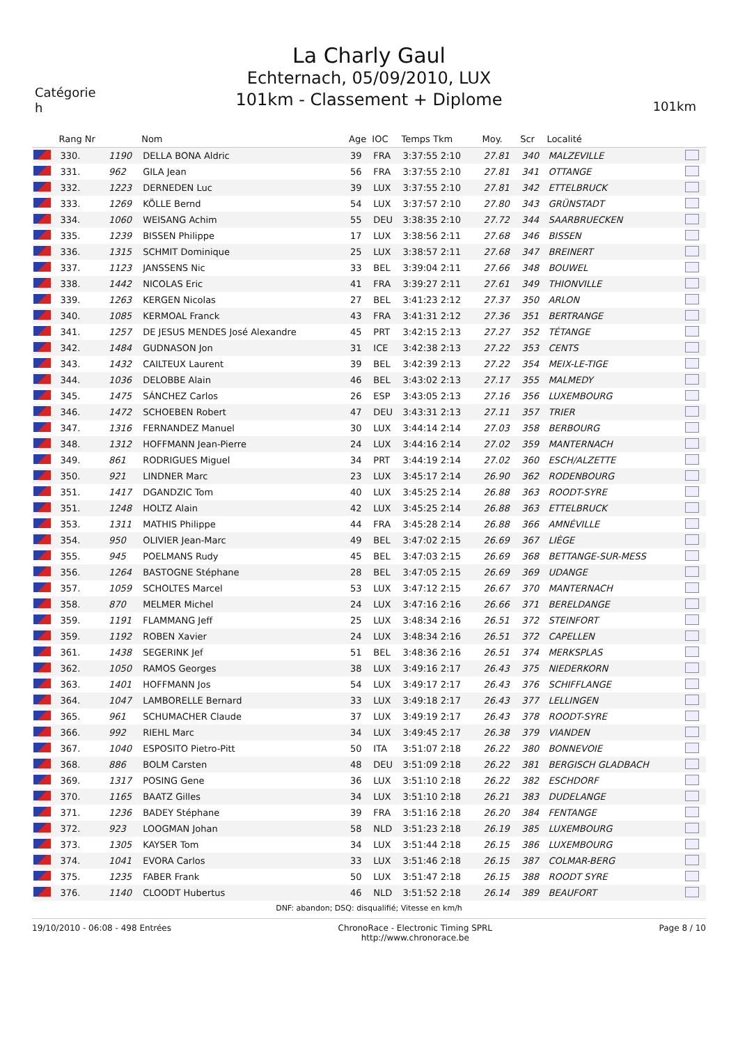La Charly Gaul
Echternach, 05/09/2010, LUX
101km - Classement + Diplome
Catégorie
h
101km
| | Rang Nr | | Nom | Age | IOC | Temps Tkm | Moy. | Scr | Localité | |
| --- | --- | --- | --- | --- | --- | --- | --- | --- | --- | --- |
| | 330. | 1190 | DELLA BONA Aldric | 39 | FRA | 3:37:55 2:10 | 27.81 | 340 | MALZEVILLE | |
| | 331. | 962 | GILA Jean | 56 | FRA | 3:37:55 2:10 | 27.81 | 341 | OTTANGE | |
| | 332. | 1223 | DERNEDEN Luc | 39 | LUX | 3:37:55 2:10 | 27.81 | 342 | ETTELBRUCK | |
| | 333. | 1269 | KÖLLE Bernd | 54 | LUX | 3:37:57 2:10 | 27.80 | 343 | GRÜNSTADT | |
| | 334. | 1060 | WEISANG Achim | 55 | DEU | 3:38:35 2:10 | 27.72 | 344 | SAARBRUECKEN | |
| | 335. | 1239 | BISSEN Philippe | 17 | LUX | 3:38:56 2:11 | 27.68 | 346 | BISSEN | |
| | 336. | 1315 | SCHMIT Dominique | 25 | LUX | 3:38:57 2:11 | 27.68 | 347 | BREINERT | |
| | 337. | 1123 | JANSSENS Nic | 33 | BEL | 3:39:04 2:11 | 27.66 | 348 | BOUWEL | |
| | 338. | 1442 | NICOLAS Eric | 41 | FRA | 3:39:27 2:11 | 27.61 | 349 | THIONVILLE | |
| | 339. | 1263 | KERGEN Nicolas | 27 | BEL | 3:41:23 2:12 | 27.37 | 350 | ARLON | |
| | 340. | 1085 | KERMOAL Franck | 43 | FRA | 3:41:31 2:12 | 27.36 | 351 | BERTRANGE | |
| | 341. | 1257 | DE JESUS MENDES José Alexandre | 45 | PRT | 3:42:15 2:13 | 27.27 | 352 | TÉTANGE | |
| | 342. | 1484 | GUDNASON Jon | 31 | ICE | 3:42:38 2:13 | 27.22 | 353 | CENTS | |
| | 343. | 1432 | CAILTEUX Laurent | 39 | BEL | 3:42:39 2:13 | 27.22 | 354 | MEIX-LE-TIGE | |
| | 344. | 1036 | DELOBBE Alain | 46 | BEL | 3:43:02 2:13 | 27.17 | 355 | MALMEDY | |
| | 345. | 1475 | SÁNCHEZ Carlos | 26 | ESP | 3:43:05 2:13 | 27.16 | 356 | LUXEMBOURG | |
| | 346. | 1472 | SCHOEBEN Robert | 47 | DEU | 3:43:31 2:13 | 27.11 | 357 | TRIER | |
| | 347. | 1316 | FERNANDEZ Manuel | 30 | LUX | 3:44:14 2:14 | 27.03 | 358 | BERBOURG | |
| | 348. | 1312 | HOFFMANN Jean-Pierre | 24 | LUX | 3:44:16 2:14 | 27.02 | 359 | MANTERNACH | |
| | 349. | 861 | RODRIGUES Miguel | 34 | PRT | 3:44:19 2:14 | 27.02 | 360 | ESCH/ALZETTE | |
| | 350. | 921 | LINDNER Marc | 23 | LUX | 3:45:17 2:14 | 26.90 | 362 | RODENBOURG | |
| | 351. | 1417 | DGANDZIC Tom | 40 | LUX | 3:45:25 2:14 | 26.88 | 363 | ROODT-SYRE | |
| | 351. | 1248 | HOLTZ Alain | 42 | LUX | 3:45:25 2:14 | 26.88 | 363 | ETTELBRUCK | |
| | 353. | 1311 | MATHIS Philippe | 44 | FRA | 3:45:28 2:14 | 26.88 | 366 | AMNÉVILLE | |
| | 354. | 950 | OLIVIER Jean-Marc | 49 | BEL | 3:47:02 2:15 | 26.69 | 367 | LIÈGE | |
| | 355. | 945 | POELMANS Rudy | 45 | BEL | 3:47:03 2:15 | 26.69 | 368 | BETTANGE-SUR-MESS | |
| | 356. | 1264 | BASTOGNE Stéphane | 28 | BEL | 3:47:05 2:15 | 26.69 | 369 | UDANGE | |
| | 357. | 1059 | SCHOLTES Marcel | 53 | LUX | 3:47:12 2:15 | 26.67 | 370 | MANTERNACH | |
| | 358. | 870 | MELMER Michel | 24 | LUX | 3:47:16 2:16 | 26.66 | 371 | BERELDANGE | |
| | 359. | 1191 | FLAMMANG Jeff | 25 | LUX | 3:48:34 2:16 | 26.51 | 372 | STEINFORT | |
| | 359. | 1192 | ROBEN Xavier | 24 | LUX | 3:48:34 2:16 | 26.51 | 372 | CAPELLEN | |
| | 361. | 1438 | SEGERINK Jef | 51 | BEL | 3:48:36 2:16 | 26.51 | 374 | MERKSPLAS | |
| | 362. | 1050 | RAMOS Georges | 38 | LUX | 3:49:16 2:17 | 26.43 | 375 | NIEDERKORN | |
| | 363. | 1401 | HOFFMANN Jos | 54 | LUX | 3:49:17 2:17 | 26.43 | 376 | SCHIFFLANGE | |
| | 364. | 1047 | LAMBORELLE Bernard | 33 | LUX | 3:49:18 2:17 | 26.43 | 377 | LELLINGEN | |
| | 365. | 961 | SCHUMACHER Claude | 37 | LUX | 3:49:19 2:17 | 26.43 | 378 | ROODT-SYRE | |
| | 366. | 992 | RIEHL Marc | 34 | LUX | 3:49:45 2:17 | 26.38 | 379 | VIANDEN | |
| | 367. | 1040 | ESPOSITO Pietro-Pitt | 50 | ITA | 3:51:07 2:18 | 26.22 | 380 | BONNEVOIE | |
| | 368. | 886 | BOLM Carsten | 48 | DEU | 3:51:09 2:18 | 26.22 | 381 | BERGISCH GLADBACH | |
| | 369. | 1317 | POSING Gene | 36 | LUX | 3:51:10 2:18 | 26.22 | 382 | ESCHDORF | |
| | 370. | 1165 | BAATZ Gilles | 34 | LUX | 3:51:10 2:18 | 26.21 | 383 | DUDELANGE | |
| | 371. | 1236 | BADEY Stéphane | 39 | FRA | 3:51:16 2:18 | 26.20 | 384 | FENTANGE | |
| | 372. | 923 | LOOGMAN Johan | 58 | NLD | 3:51:23 2:18 | 26.19 | 385 | LUXEMBOURG | |
| | 373. | 1305 | KAYSER Tom | 34 | LUX | 3:51:44 2:18 | 26.15 | 386 | LUXEMBOURG | |
| | 374. | 1041 | EVORA Carlos | 33 | LUX | 3:51:46 2:18 | 26.15 | 387 | COLMAR-BERG | |
| | 375. | 1235 | FABER Frank | 50 | LUX | 3:51:47 2:18 | 26.15 | 388 | ROODT SYRE | |
| | 376. | 1140 | CLOODT Hubertus | 46 | NLD | 3:51:52 2:18 | 26.14 | 389 | BEAUFORT | |
DNF: abandon; DSQ: disqualifié; Vitesse en km/h
19/10/2010 - 06:08 - 498 Entrées
ChronoRace - Electronic Timing SPRL
http://www.chronorace.be
Page 8 / 10